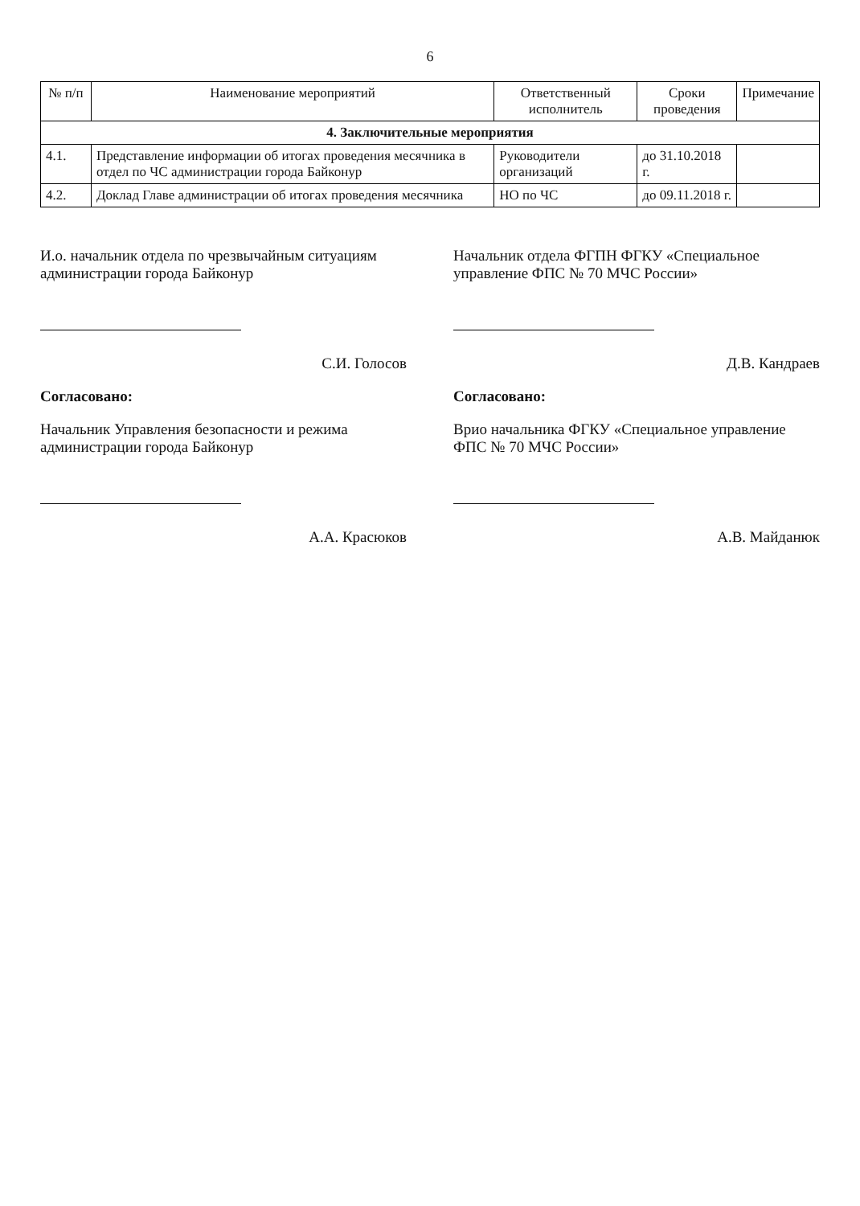6
| № п/п | Наименование мероприятий | Ответственный исполнитель | Сроки проведения | Примечание |
| --- | --- | --- | --- | --- |
| 4. Заключительные мероприятия | | | | |
| 4.1. | Представление информации об итогах проведения месячника в отдел по ЧС администрации города Байконур | Руководители организаций | до 31.10.2018 г. | |
| 4.2. | Доклад Главе администрации об итогах проведения месячника | НО по ЧС | до 09.11.2018 г. | |
И.о. начальник отдела по чрезвычайным ситуациям администрации города Байконур
С.И. Голосов
Согласовано:
Начальник Управления безопасности и режима администрации города Байконур
А.А. Красюков
Начальник отдела ФГПН ФГКУ «Специальное управление ФПС № 70 МЧС России»
Д.В. Кандраев
Согласовано:
Врио начальника ФГКУ «Специальное управление ФПС № 70 МЧС России»
А.В. Майданюк